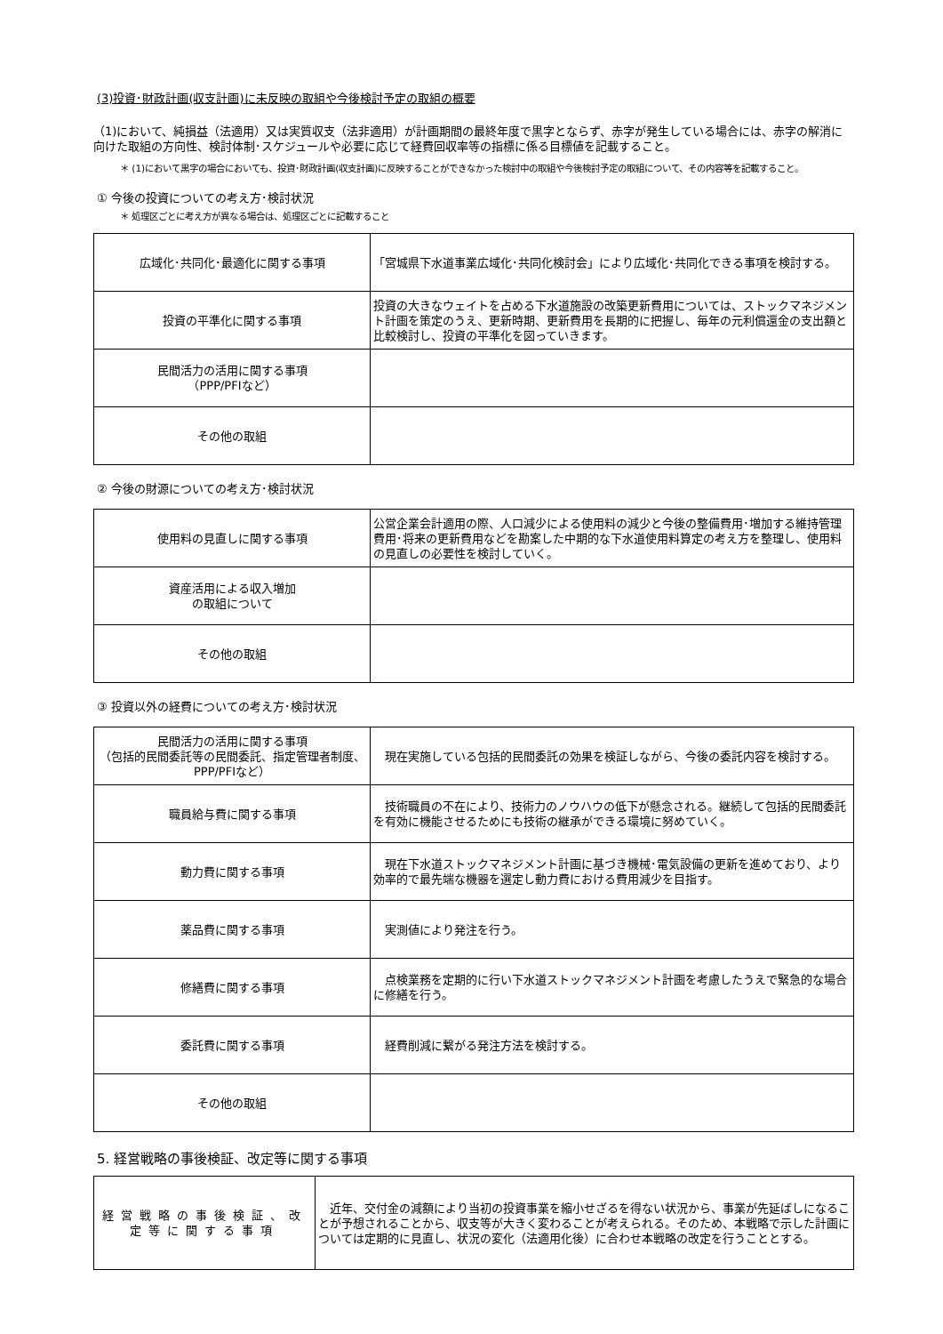(3)投資･財政計画(収支計画)に未反映の取組や今後検討予定の取組の概要
（1)において、純損益（法適用）又は実質収支（法非適用）が計画期間の最終年度で黒字とならず、赤字が発生している場合には、赤字の解消に向けた取組の方向性、検討体制･スケジュールや必要に応じて経費回収率等の指標に係る目標値を記載すること。
＊ (1)において黒字の場合においても、投資･財政計画(収支計画)に反映することができなかった検討中の取組や今後検討予定の取組について、その内容等を記載すること。
① 今後の投資についての考え方･検討状況
＊ 処理区ごとに考え方が異なる場合は、処理区ごとに記載すること
| 広域化･共同化･最適化に関する事項 | 「宮城県下水道事業広域化･共同化検討会」により広域化･共同化できる事項を検討する。 |
| 投資の平準化に関する事項 | 投資の大きなウェイトを占める下水道施設の改築更新費用については、ストックマネジメント計画を策定のうえ、更新時期、更新費用を長期的に把握し、毎年の元利償還金の支出額と比較検討し、投資の平準化を図っていきます。 |
| 民間活力の活用に関する事項 （PPP/PFIなど） | |
| その他の取組 | |
② 今後の財源についての考え方･検討状況
| 使用料の見直しに関する事項 | 公営企業会計適用の際、人口減少による使用料の減少と今後の整備費用･増加する維持管理費用･将来の更新費用などを勘案した中期的な下水道使用料算定の考え方を整理し、使用料の見直しの必要性を検討していく。 |
| 資産活用による収入増加 の取組について | |
| その他の取組 | |
③ 投資以外の経費についての考え方･検討状況
| 民間活力の活用に関する事項 （包括的民間委託等の民間委託、指定管理者制度、PPP/PFIなど） | 現在実施している包括的民間委託の効果を検証しながら、今後の委託内容を検討する。 |
| 職員給与費に関する事項 | 技術職員の不在により、技術力のノウハウの低下が懸念される。継続して包括的民間委託を有効に機能させるためにも技術の継承ができる環境に努めていく。 |
| 動力費に関する事項 | 現在下水道ストックマネジメント計画に基づき機械･電気設備の更新を進めており、より効率的で最先端な機器を選定し動力費における費用減少を目指す。 |
| 薬品費に関する事項 | 実測値により発注を行う。 |
| 修繕費に関する事項 | 点検業務を定期的に行い下水道ストックマネジメント計画を考慮したうえで緊急的な場合に修繕を行う。 |
| 委託費に関する事項 | 経費削減に繋がる発注方法を検討する。 |
| その他の取組 | |
5. 経営戦略の事後検証、改定等に関する事項
| 経営戦略の事後検証、改定等に関する事項 | 近年、交付金の減額により当初の投資事業を縮小せざるを得ない状況から、事業が先延ばしになることが予想されることから、収支等が大きく変わることが考えられる。そのため、本戦略で示した計画については定期的に見直し、状況の変化（法適用化後）に合わせ本戦略の改定を行うこととする。 |